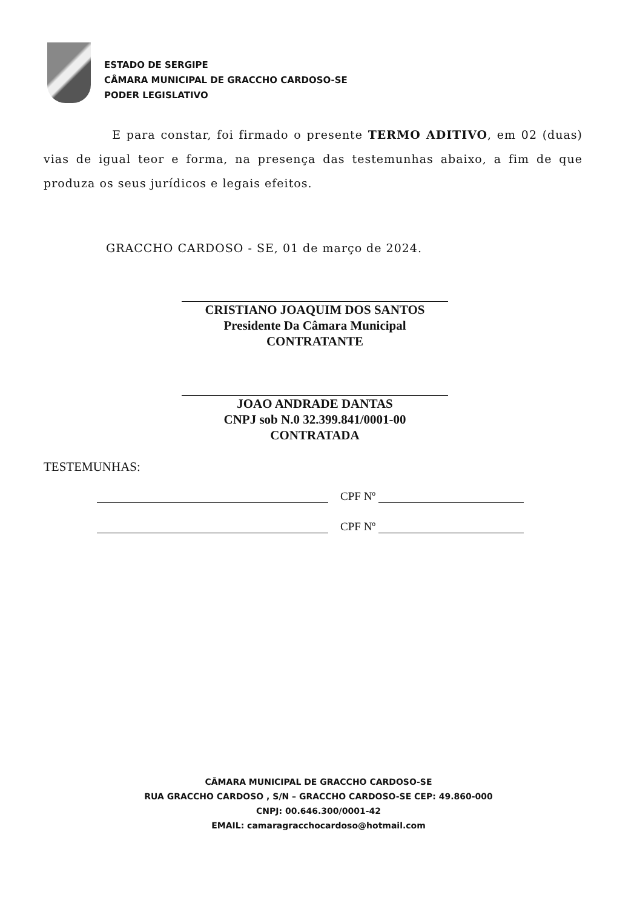ESTADO DE SERGIPE
CÂMARA MUNICIPAL DE GRACCHO CARDOSO-SE
PODER LEGISLATIVO
E para constar, foi firmado o presente TERMO ADITIVO, em 02 (duas) vias de igual teor e forma, na presença das testemunhas abaixo, a fim de que produza os seus jurídicos e legais efeitos.
GRACCHO CARDOSO - SE, 01 de março de 2024.
CRISTIANO JOAQUIM DOS SANTOS
Presidente Da Câmara Municipal
CONTRATANTE
JOAO ANDRADE DANTAS
CNPJ sob N.0 32.399.841/0001-00
CONTRATADA
TESTEMUNHAS:
CPF Nº
CPF Nº
CÂMARA MUNICIPAL DE GRACCHO CARDOSO-SE
RUA GRACCHO CARDOSO , S/N – GRACCHO CARDOSO-SE CEP: 49.860-000
CNPJ: 00.646.300/0001-42
EMAIL: camaragracchocardoso@hotmail.com